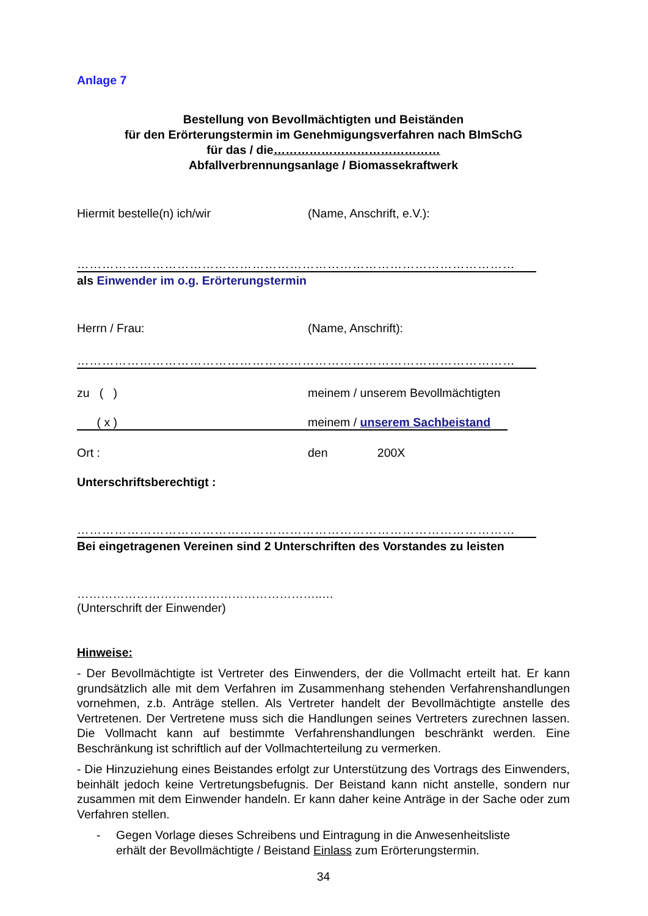Anlage 7
Bestellung von Bevollmächtigten und Beiständen
für den Erörterungstermin im Genehmigungsverfahren nach BImSchG
für das / die……………………………………
Abfallverbrennungsanlage / Biomassekraftwerk
Hiermit bestelle(n) ich/wir (Name, Anschrift, e.V.):
……………………………………………………………………………………………
als Einwender im o.g. Erörterungstermin
Herrn / Frau: (Name, Anschrift):
……………………………………………………………………………………………
zu ( ) meinem / unserem Bevollmächtigten
( x ) meinem / unserem Sachbeistand
Ort : den 200X
Unterschriftsberechtigt :
……………………………………………………………………………………………
Bei eingetragenen Vereinen sind 2 Unterschriften des Vorstandes zu leisten
……………………………………………………..…
(Unterschrift der Einwender)
Hinweise:
- Der Bevollmächtigte ist Vertreter des Einwenders, der die Vollmacht erteilt hat. Er kann grundsätzlich alle mit dem Verfahren im Zusammenhang stehenden Verfahrenshandlungen vornehmen, z.b. Anträge stellen. Als Vertreter handelt der Bevollmächtigte anstelle des Vertretenen. Der Vertretene muss sich die Handlungen seines Vertreters zurechnen lassen. Die Vollmacht kann auf bestimmte Verfahrenshandlungen beschränkt werden. Eine Beschränkung ist schriftlich auf der Vollmachterteilung zu vermerken.
- Die Hinzuziehung eines Beistandes erfolgt zur Unterstützung des Vortrags des Einwenders, beinhält jedoch keine Vertretungsbefugnis. Der Beistand kann nicht anstelle, sondern nur zusammen mit dem Einwender handeln. Er kann daher keine Anträge in der Sache oder zum Verfahren stellen.
- Gegen Vorlage dieses Schreibens und Eintragung in die Anwesenheitsliste
erhält der Bevollmächtigte / Beistand Einlass zum Erörterungstermin.
34